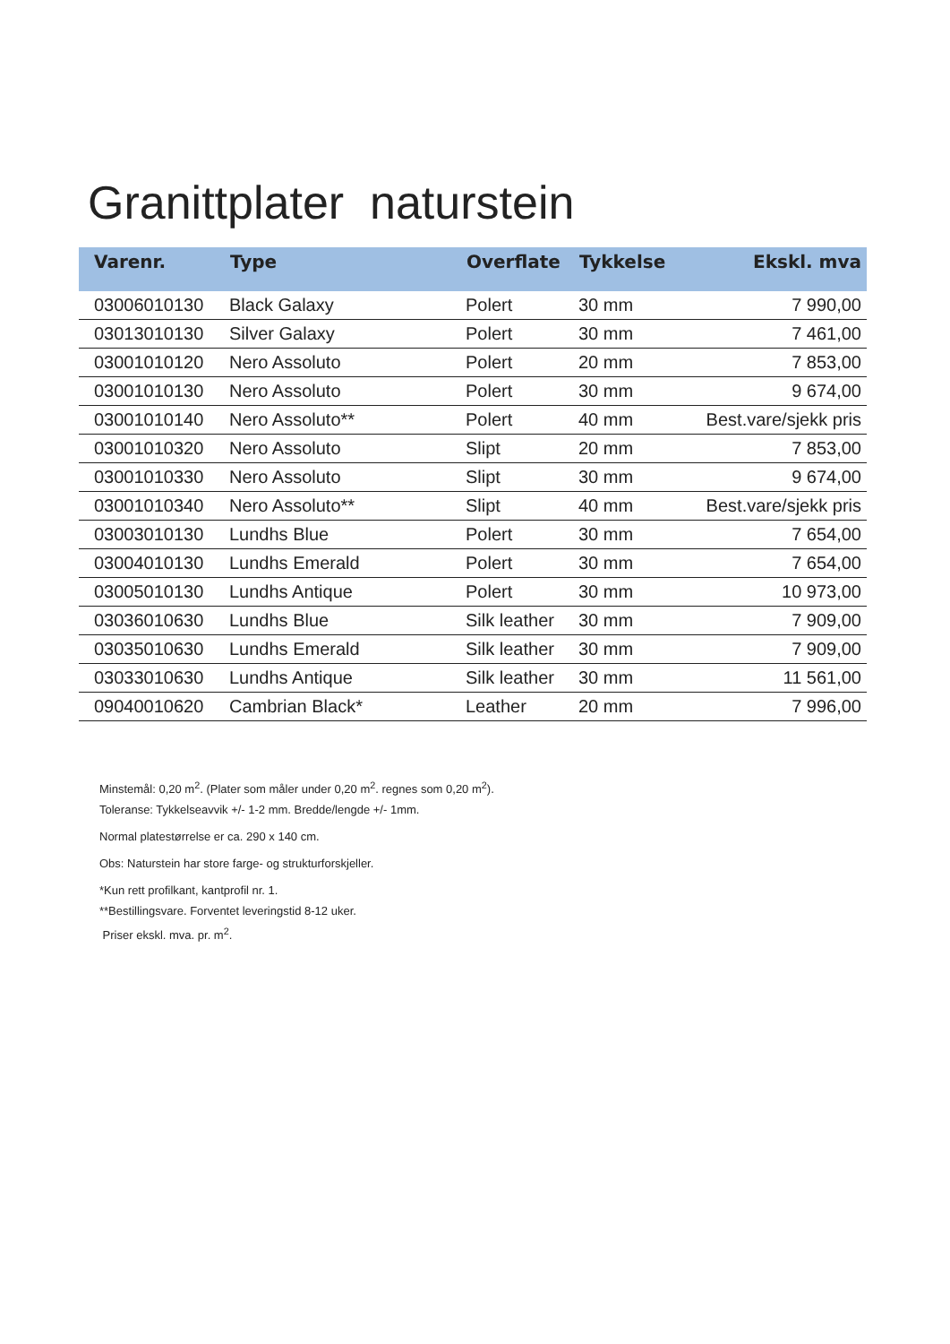Granittplater naturstein
| Varenr. | Type | Overflate | Tykkelse | Ekskl. mva |
| --- | --- | --- | --- | --- |
| 03006010130 | Black Galaxy | Polert | 30 mm | 7 990,00 |
| 03013010130 | Silver Galaxy | Polert | 30 mm | 7 461,00 |
| 03001010120 | Nero Assoluto | Polert | 20 mm | 7 853,00 |
| 03001010130 | Nero Assoluto | Polert | 30 mm | 9 674,00 |
| 03001010140 | Nero Assoluto** | Polert | 40 mm | Best.vare/sjekk pris |
| 03001010320 | Nero Assoluto | Slipt | 20 mm | 7 853,00 |
| 03001010330 | Nero Assoluto | Slipt | 30 mm | 9 674,00 |
| 03001010340 | Nero Assoluto** | Slipt | 40 mm | Best.vare/sjekk pris |
| 03003010130 | Lundhs Blue | Polert | 30 mm | 7 654,00 |
| 03004010130 | Lundhs Emerald | Polert | 30 mm | 7 654,00 |
| 03005010130 | Lundhs Antique | Polert | 30 mm | 10 973,00 |
| 03036010630 | Lundhs Blue | Silk leather | 30 mm | 7 909,00 |
| 03035010630 | Lundhs Emerald | Silk leather | 30 mm | 7 909,00 |
| 03033010630 | Lundhs Antique | Silk leather | 30 mm | 11 561,00 |
| 09040010620 | Cambrian Black* | Leather | 20 mm | 7 996,00 |
Minstemål: 0,20 m<sup>2</sup>. (Plater som måler under 0,20 m<sup>2</sup>. regnes som 0,20 m<sup>2</sup>).
Toleranse: Tykkelseavvik +/- 1-2 mm. Bredde/lengde +/- 1mm.
Normal platestørrelse er ca. 290 x 140 cm.
Obs: Naturstein har store farge- og strukturforskjeller.
*Kun rett profilkant, kantprofil nr. 1.
**Bestillingsvare. Forventet leveringstid 8-12 uker.
Priser ekskl. mva. pr. m<sup>2</sup>.